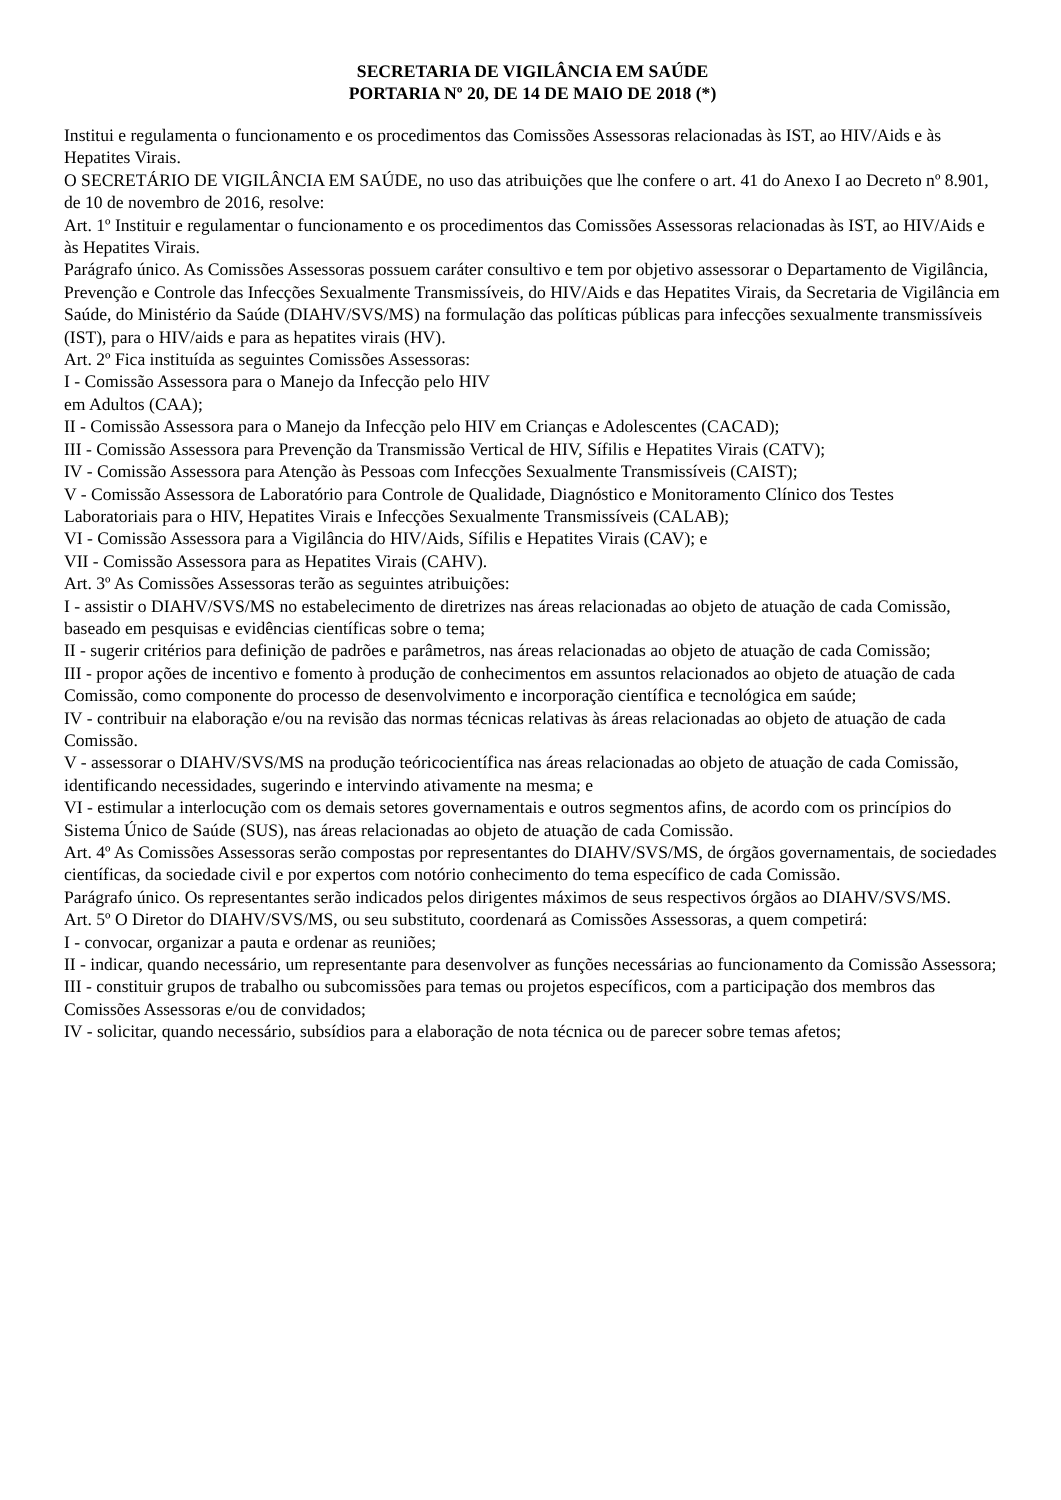SECRETARIA DE VIGILÂNCIA EM SAÚDE
PORTARIA Nº 20, DE 14 DE MAIO DE 2018 (*)
Institui e regulamenta o funcionamento e os procedimentos das Comissões Assessoras relacionadas às IST, ao HIV/Aids e às Hepatites Virais.
O SECRETÁRIO DE VIGILÂNCIA EM SAÚDE, no uso das atribuições que lhe confere o art. 41 do Anexo I ao Decreto nº 8.901, de 10 de novembro de 2016, resolve:
Art. 1º Instituir e regulamentar o funcionamento e os procedimentos das Comissões Assessoras relacionadas às IST, ao HIV/Aids e às Hepatites Virais.
Parágrafo único. As Comissões Assessoras possuem caráter consultivo e tem por objetivo assessorar o Departamento de Vigilância, Prevenção e Controle das Infecções Sexualmente Transmissíveis, do HIV/Aids e das Hepatites Virais, da Secretaria de Vigilância em Saúde, do Ministério da Saúde (DIAHV/SVS/MS) na formulação das políticas públicas para infecções sexualmente transmissíveis (IST), para o HIV/aids e para as hepatites virais (HV).
Art. 2º Fica instituída as seguintes Comissões Assessoras:
I - Comissão Assessora para o Manejo da Infecção pelo HIV
em Adultos (CAA);
II - Comissão Assessora para o Manejo da Infecção pelo HIV em Crianças e Adolescentes (CACAD);
III - Comissão Assessora para Prevenção da Transmissão Vertical de HIV, Sífilis e Hepatites Virais (CATV);
IV - Comissão Assessora para Atenção às Pessoas com Infecções Sexualmente Transmissíveis (CAIST);
V - Comissão Assessora de Laboratório para Controle de Qualidade, Diagnóstico e Monitoramento Clínico dos Testes
Laboratoriais para o HIV, Hepatites Virais e Infecções Sexualmente Transmissíveis (CALAB);
VI - Comissão Assessora para a Vigilância do HIV/Aids, Sífilis e Hepatites Virais (CAV); e
VII - Comissão Assessora para as Hepatites Virais (CAHV).
Art. 3º As Comissões Assessoras terão as seguintes atribuições:
I - assistir o DIAHV/SVS/MS no estabelecimento de diretrizes nas áreas relacionadas ao objeto de atuação de cada Comissão, baseado em pesquisas e evidências científicas sobre o tema;
II - sugerir critérios para definição de padrões e parâmetros, nas áreas relacionadas ao objeto de atuação de cada Comissão;
III - propor ações de incentivo e fomento à produção de conhecimentos em assuntos relacionados ao objeto de atuação de cada Comissão, como componente do processo de desenvolvimento e incorporação científica e tecnológica em saúde;
IV - contribuir na elaboração e/ou na revisão das normas técnicas relativas às áreas relacionadas ao objeto de atuação de cada Comissão.
V - assessorar o DIAHV/SVS/MS na produção teóricocientífica nas áreas relacionadas ao objeto de atuação de cada Comissão, identificando necessidades, sugerindo e intervindo ativamente na mesma; e
VI - estimular a interlocução com os demais setores governamentais e outros segmentos afins, de acordo com os princípios do Sistema Único de Saúde (SUS), nas áreas relacionadas ao objeto de atuação de cada Comissão.
Art. 4º As Comissões Assessoras serão compostas por representantes do DIAHV/SVS/MS, de órgãos governamentais, de sociedades científicas, da sociedade civil e por expertos com notório conhecimento do tema específico de cada Comissão.
Parágrafo único. Os representantes serão indicados pelos dirigentes máximos de seus respectivos órgãos ao DIAHV/SVS/MS.
Art. 5º O Diretor do DIAHV/SVS/MS, ou seu substituto, coordenará as Comissões Assessoras, a quem competirá:
I - convocar, organizar a pauta e ordenar as reuniões;
II - indicar, quando necessário, um representante para desenvolver as funções necessárias ao funcionamento da Comissão Assessora;
III - constituir grupos de trabalho ou subcomissões para temas ou projetos específicos, com a participação dos membros das Comissões Assessoras e/ou de convidados;
IV - solicitar, quando necessário, subsídios para a elaboração de nota técnica ou de parecer sobre temas afetos;